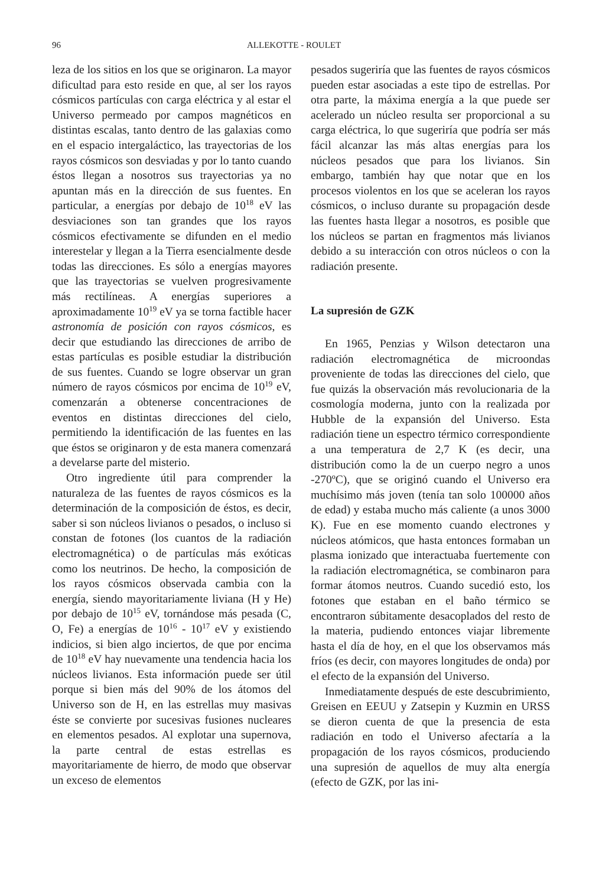96 ALLEKOTTE - ROULET
leza de los sitios en los que se originaron. La mayor dificultad para esto reside en que, al ser los rayos cósmicos partículas con carga eléctrica y al estar el Universo permeado por campos magnéticos en distintas escalas, tanto dentro de las galaxias como en el espacio intergaláctico, las trayectorias de los rayos cósmicos son desviadas y por lo tanto cuando éstos llegan a nosotros sus trayectorias ya no apuntan más en la dirección de sus fuentes. En particular, a energías por debajo de 10<sup>18</sup> eV las desviaciones son tan grandes que los rayos cósmicos efectivamente se difunden en el medio interestelar y llegan a la Tierra esencialmente desde todas las direcciones. Es sólo a energías mayores que las trayectorias se vuelven progresivamente más rectilíneas. A energías superiores a aproximadamente 10<sup>19</sup> eV ya se torna factible hacer astronomía de posición con rayos cósmicos, es decir que estudiando las direcciones de arribo de estas partículas es posible estudiar la distribución de sus fuentes. Cuando se logre observar un gran número de rayos cósmicos por encima de 10<sup>19</sup> eV, comenzarán a obtenerse concentraciones de eventos en distintas direcciones del cielo, permitiendo la identificación de las fuentes en las que éstos se originaron y de esta manera comenzará a develarse parte del misterio.
Otro ingrediente útil para comprender la naturaleza de las fuentes de rayos cósmicos es la determinación de la composición de éstos, es decir, saber si son núcleos livianos o pesados, o incluso si constan de fotones (los cuantos de la radiación electromagnética) o de partículas más exóticas como los neutrinos. De hecho, la composición de los rayos cósmicos observada cambia con la energía, siendo mayoritariamente liviana (H y He) por debajo de 10<sup>15</sup> eV, tornándose más pesada (C, O, Fe) a energías de 10<sup>16</sup> - 10<sup>17</sup> eV y existiendo indicios, si bien algo inciertos, de que por encima de 10<sup>18</sup> eV hay nuevamente una tendencia hacia los núcleos livianos. Esta información puede ser útil porque si bien más del 90% de los átomos del Universo son de H, en las estrellas muy masivas éste se convierte por sucesivas fusiones nucleares en elementos pesados. Al explotar una supernova, la parte central de estas estrellas es mayoritariamente de hierro, de modo que observar un exceso de elementos
pesados sugeriría que las fuentes de rayos cósmicos pueden estar asociadas a este tipo de estrellas. Por otra parte, la máxima energía a la que puede ser acelerado un núcleo resulta ser proporcional a su carga eléctrica, lo que sugeriría que podría ser más fácil alcanzar las más altas energías para los núcleos pesados que para los livianos. Sin embargo, también hay que notar que en los procesos violentos en los que se aceleran los rayos cósmicos, o incluso durante su propagación desde las fuentes hasta llegar a nosotros, es posible que los núcleos se partan en fragmentos más livianos debido a su interacción con otros núcleos o con la radiación presente.
La supresión de GZK
En 1965, Penzias y Wilson detectaron una radiación electromagnética de microondas proveniente de todas las direcciones del cielo, que fue quizás la observación más revolucionaria de la cosmología moderna, junto con la realizada por Hubble de la expansión del Universo. Esta radiación tiene un espectro térmico correspondiente a una temperatura de 2,7 K (es decir, una distribución como la de un cuerpo negro a unos -270ºC), que se originó cuando el Universo era muchísimo más joven (tenía tan solo 100000 años de edad) y estaba mucho más caliente (a unos 3000 K). Fue en ese momento cuando electrones y núcleos atómicos, que hasta entonces formaban un plasma ionizado que interactuaba fuertemente con la radiación electromagnética, se combinaron para formar átomos neutros. Cuando sucedió esto, los fotones que estaban en el baño térmico se encontraron súbitamente desacoplados del resto de la materia, pudiendo entonces viajar libremente hasta el día de hoy, en el que los observamos más fríos (es decir, con mayores longitudes de onda) por el efecto de la expansión del Universo.
Inmediatamente después de este descubrimiento, Greisen en EEUU y Zatsepin y Kuzmin en URSS se dieron cuenta de que la presencia de esta radiación en todo el Universo afectaría a la propagación de los rayos cósmicos, produciendo una supresión de aquellos de muy alta energía (efecto de GZK, por las ini-